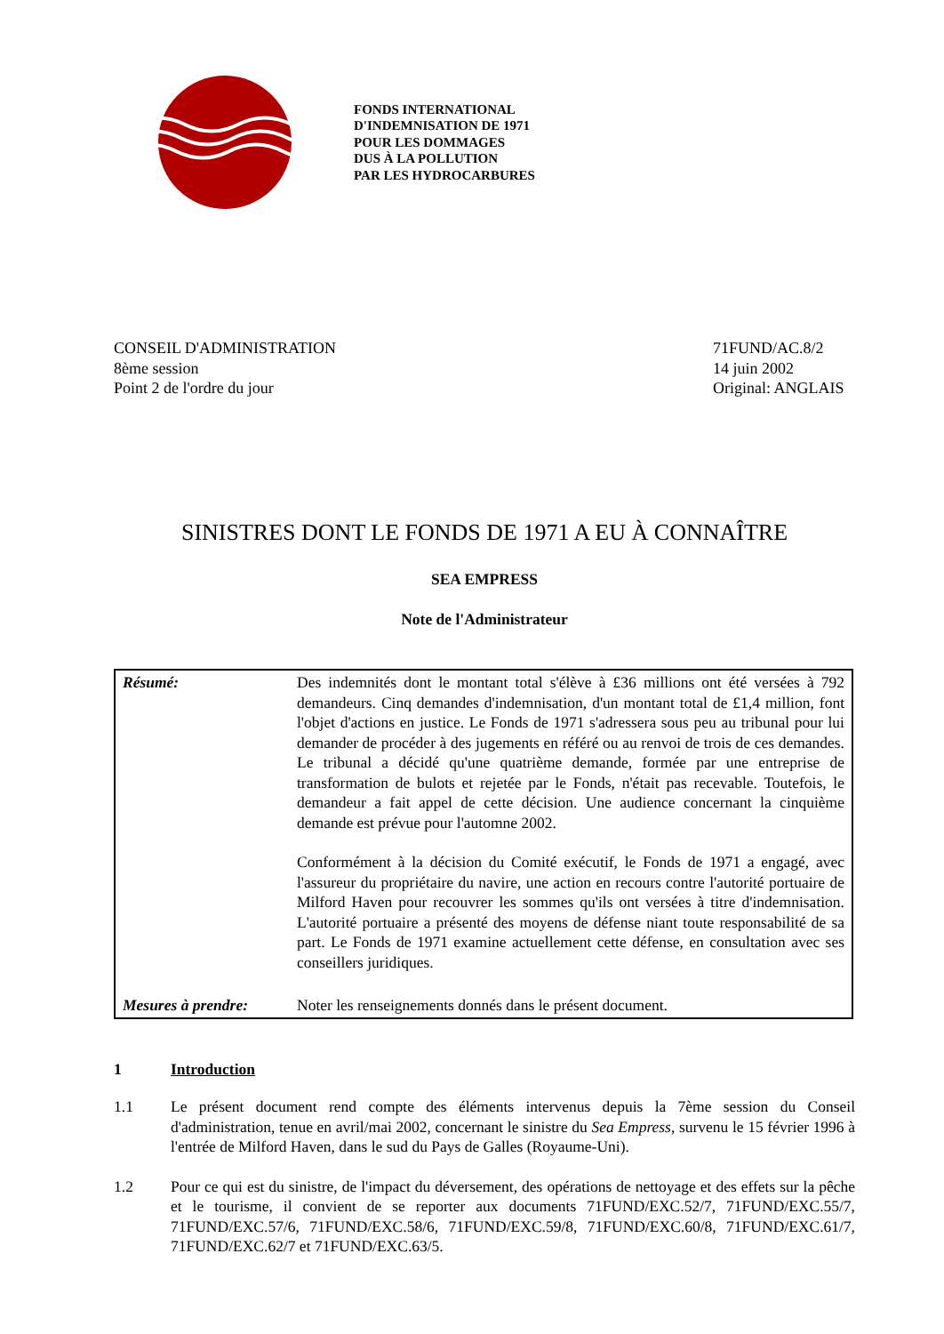FONDS INTERNATIONAL
D'INDEMNISATION DE 1971
POUR LES DOMMAGES
DUS À LA POLLUTION
PAR LES HYDROCARBURES
CONSEIL D'ADMINISTRATION
8ème session
Point 2 de l'ordre du jour
71FUND/AC.8/2
14 juin 2002
Original: ANGLAIS
SINISTRES DONT LE FONDS DE 1971 A EU À CONNAÎTRE
SEA EMPRESS
Note de l'Administrateur
| Résumé: | Des indemnités dont le montant total s'élève à £36 millions ont été versées à 792 demandeurs. Cinq demandes d'indemnisation, d'un montant total de £1,4 million, font l'objet d'actions en justice. Le Fonds de 1971 s'adressera sous peu au tribunal pour lui demander de procéder à des jugements en référé ou au renvoi de trois de ces demandes. Le tribunal a décidé qu'une quatrième demande, formée par une entreprise de transformation de bulots et rejetée par le Fonds, n'était pas recevable. Toutefois, le demandeur a fait appel de cette décision. Une audience concernant la cinquième demande est prévue pour l'automne 2002. Conformément à la décision du Comité exécutif, le Fonds de 1971 a engagé, avec l'assureur du propriétaire du navire, une action en recours contre l'autorité portuaire de Milford Haven pour recouvrer les sommes qu'ils ont versées à titre d'indemnisation. L'autorité portuaire a présenté des moyens de défense niant toute responsabilité de sa part. Le Fonds de 1971 examine actuellement cette défense, en consultation avec ses conseillers juridiques. |
| Mesures à prendre: | Noter les renseignements donnés dans le présent document. |
1 Introduction
1.1 Le présent document rend compte des éléments intervenus depuis la 7ème session du Conseil d'administration, tenue en avril/mai 2002, concernant le sinistre du Sea Empress, survenu le 15 février 1996 à l'entrée de Milford Haven, dans le sud du Pays de Galles (Royaume-Uni).
1.2 Pour ce qui est du sinistre, de l'impact du déversement, des opérations de nettoyage et des effets sur la pêche et le tourisme, il convient de se reporter aux documents 71FUND/EXC.52/7, 71FUND/EXC.55/7, 71FUND/EXC.57/6, 71FUND/EXC.58/6, 71FUND/EXC.59/8, 71FUND/EXC.60/8, 71FUND/EXC.61/7, 71FUND/EXC.62/7 et 71FUND/EXC.63/5.